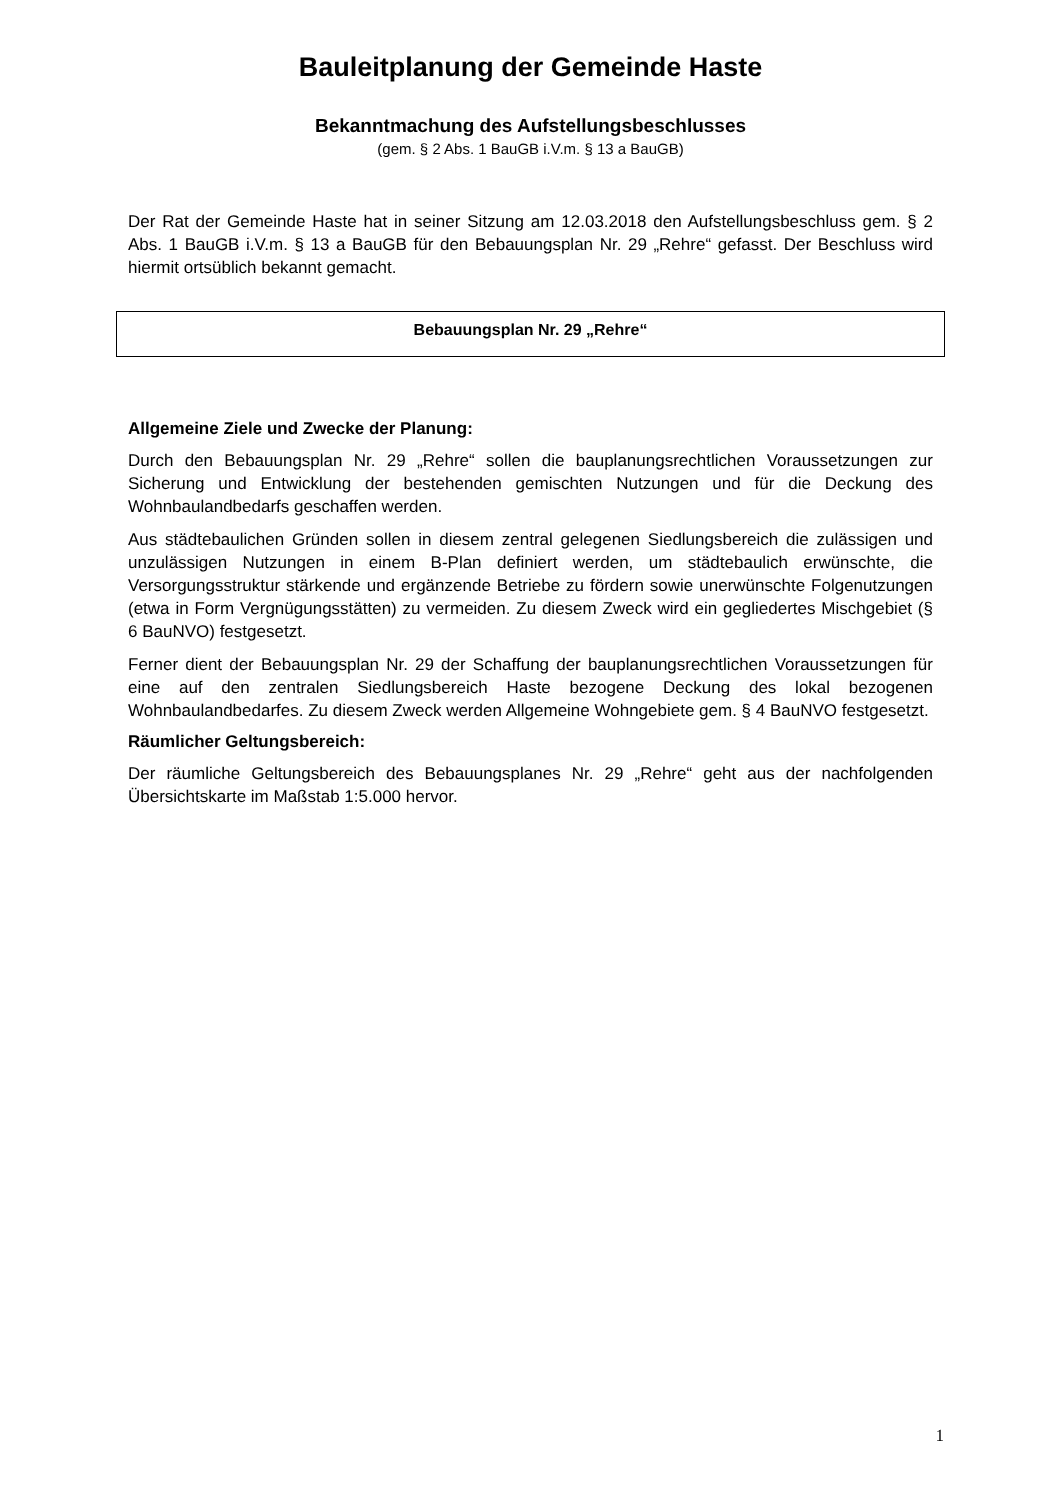Bauleitplanung der Gemeinde Haste
Bekanntmachung des Aufstellungsbeschlusses
(gem. § 2 Abs. 1 BauGB i.V.m. § 13 a BauGB)
Der Rat der Gemeinde Haste hat in seiner Sitzung am 12.03.2018 den Aufstellungsbeschluss gem. § 2 Abs. 1 BauGB i.V.m. § 13 a BauGB für den Bebauungsplan Nr. 29 „Rehre“ gefasst. Der Beschluss wird hiermit ortsüblich bekannt gemacht.
Bebauungsplan Nr. 29 „Rehre“
Allgemeine Ziele und Zwecke der Planung:
Durch den Bebauungsplan Nr. 29 „Rehre“ sollen die bauplanungsrechtlichen Voraussetzungen zur Sicherung und Entwicklung der bestehenden gemischten Nutzungen und für die Deckung des Wohnbaulandbedarfs geschaffen werden.
Aus städtebaulichen Gründen sollen in diesem zentral gelegenen Siedlungsbereich die zulässigen und unzulässigen Nutzungen in einem B-Plan definiert werden, um städtebaulich erwünschte, die Versorgungsstruktur stärkende und ergänzende Betriebe zu fördern sowie unerwünschte Folgenutzungen (etwa in Form Vergnügungsstätten) zu vermeiden. Zu diesem Zweck wird ein gegliedertes Mischgebiet (§ 6 BauNVO) festgesetzt.
Ferner dient der Bebauungsplan Nr. 29 der Schaffung der bauplanungsrechtlichen Voraussetzungen für eine auf den zentralen Siedlungsbereich Haste bezogene Deckung des lokal bezogenen Wohnbaulandbedarfes. Zu diesem Zweck werden Allgemeine Wohngebiete gem. § 4 BauNVO festgesetzt.
Räumlicher Geltungsbereich:
Der räumliche Geltungsbereich des Bebauungsplanes Nr. 29 „Rehre“ geht aus der nachfolgenden Übersichtskarte im Maßstab 1:5.000 hervor.
1